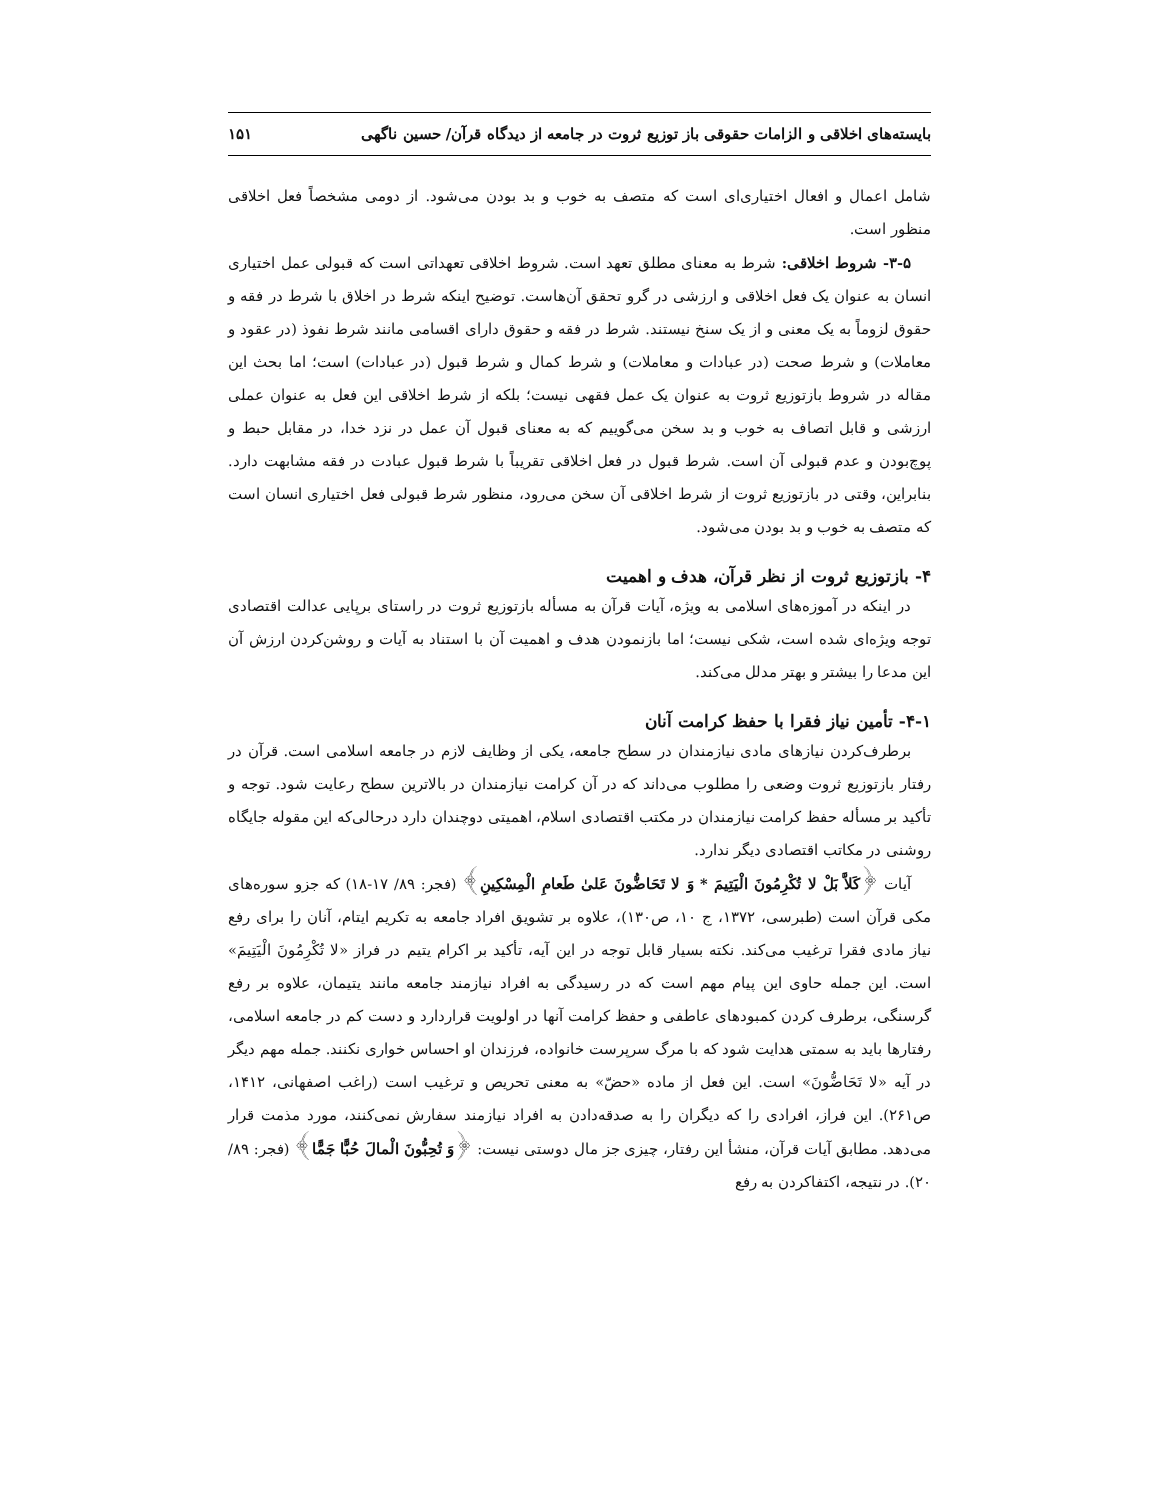بایسته‌های اخلاقی و الزامات حقوقی باز توزیع ثروت در جامعه از دیدگاه قرآن/ حسین ناگهی ۱۵۱
شامل اعمال و افعال اختیاری‌ای است که متصف به خوب و بد بودن می‌شود. از دومی مشخصاً فعل اخلاقی منظور است.
۳-۵- شروط اخلاقی: شرط به معنای مطلق تعهد است. شروط اخلاقی تعهداتی است که قبولی عمل اختیاری انسان به عنوان یک فعل اخلاقی و ارزشی در گرو تحقق آن‌هاست. توضیح اینکه شرط در اخلاق با شرط در فقه و حقوق لزوماً به یک معنی و از یک سنخ نیستند. شرط در فقه و حقوق دارای اقسامی مانند شرط نفوذ (در عقود و معاملات) و شرط صحت (در عبادات و معاملات) و شرط کمال و شرط قبول (در عبادات) است؛ اما بحث این مقاله در شروط بازتوزیع ثروت به عنوان یک عمل فقهی نیست؛ بلکه از شرط اخلاقی این فعل به عنوان عملی ارزشی و قابل اتصاف به خوب و بد سخن می‌گوییم که به معنای قبول آن عمل در نزد خدا، در مقابل حبط و پوچ‌بودن و عدم قبولی آن است. شرط قبول در فعل اخلاقی تقریباً با شرط قبول عبادت در فقه مشابهت دارد. بنابراین، وقتی در بازتوزیع ثروت از شرط اخلاقی آن سخن می‌رود، منظور شرط قبولی فعل اختیاری انسان است که متصف به خوب و بد بودن می‌شود.
۴- بازتوزیع ثروت از نظر قرآن، هدف و اهمیت
در اینکه در آموزه‌های اسلامی به ویژه، آیات قرآن به مسأله بازتوزیع ثروت در راستای برپایی عدالت اقتصادی توجه ویژه‌ای شده است، شکی نیست؛ اما بازنمودن هدف و اهمیت آن با استناد به آیات و روشن‌کردن ارزش آن این مدعا را بیشتر و بهتر مدلل می‌کند.
۴-۱- تأمین نیاز فقرا با حفظ کرامت آنان
برطرف‌کردن نیازهای مادی نیازمندان در سطح جامعه، یکی از وظایف لازم در جامعه اسلامی است. قرآن در رفتار بازتوزیع ثروت وضعی را مطلوب می‌داند که در آن کرامت نیازمندان در بالاترین سطح رعایت شود. توجه و تأکید بر مسأله حفظ کرامت نیازمندان در مکتب اقتصادی اسلام، اهمیتی دوچندان دارد درحالی‌که این مقوله جایگاه روشنی در مکاتب اقتصادی دیگر ندارد.
آیات ﴿كَلاَّ بَلْ لا تُكْرِمُونَ الْيَتِيمَ * وَ لا تَحَاضُّونَ عَلىٰ طَعامِ الْمِسْكِينِ﴾ (فجر: ۸۹/ ۱۷-۱۸) که جزو سوره‌های مکی قرآن است (طبرسی، ۱۳۷۲، ج ۱۰، ص۱۳۰)، علاوه بر تشویق افراد جامعه به تکریم ایتام، آنان را برای رفع نیاز مادی فقرا ترغیب می‌کند. نکته بسیار قابل توجه در این آیه، تأکید بر اکرام یتیم در فراز «لا تُكْرِمُونَ الْيَتِيمَ» است. این جمله حاوی این پیام مهم است که در رسیدگی به افراد نیازمند جامعه مانند یتیمان، علاوه بر رفع گرسنگی، برطرف کردن کمبودهای عاطفی و حفظ کرامت آنها در اولویت قراردارد و دست کم در جامعه اسلامی، رفتارها باید به سمتی هدایت شود که با مرگ سرپرست خانواده، فرزندان او احساس خواری نکنند. جمله مهم دیگر در آیه «لا تَحَاضُّونَ» است. این فعل از ماده «حضّ» به معنی تحریص و ترغیب است (راغب اصفهانی، ۱۴۱۲، ص۲۶۱). این فراز، افرادی را که دیگران را به صدقه‌دادن به افراد نیازمند سفارش نمی‌کنند، مورد مذمت قرار می‌دهد. مطابق آیات قرآن، منشأ این رفتار، چیزی جز مال دوستی نیست: ﴿وَ تُحِبُّونَ الْمالَ حُبًّا جَمًّا﴾ (فجر: ۸۹/ ۲۰). در نتیجه، اکتفاکردن به رفع